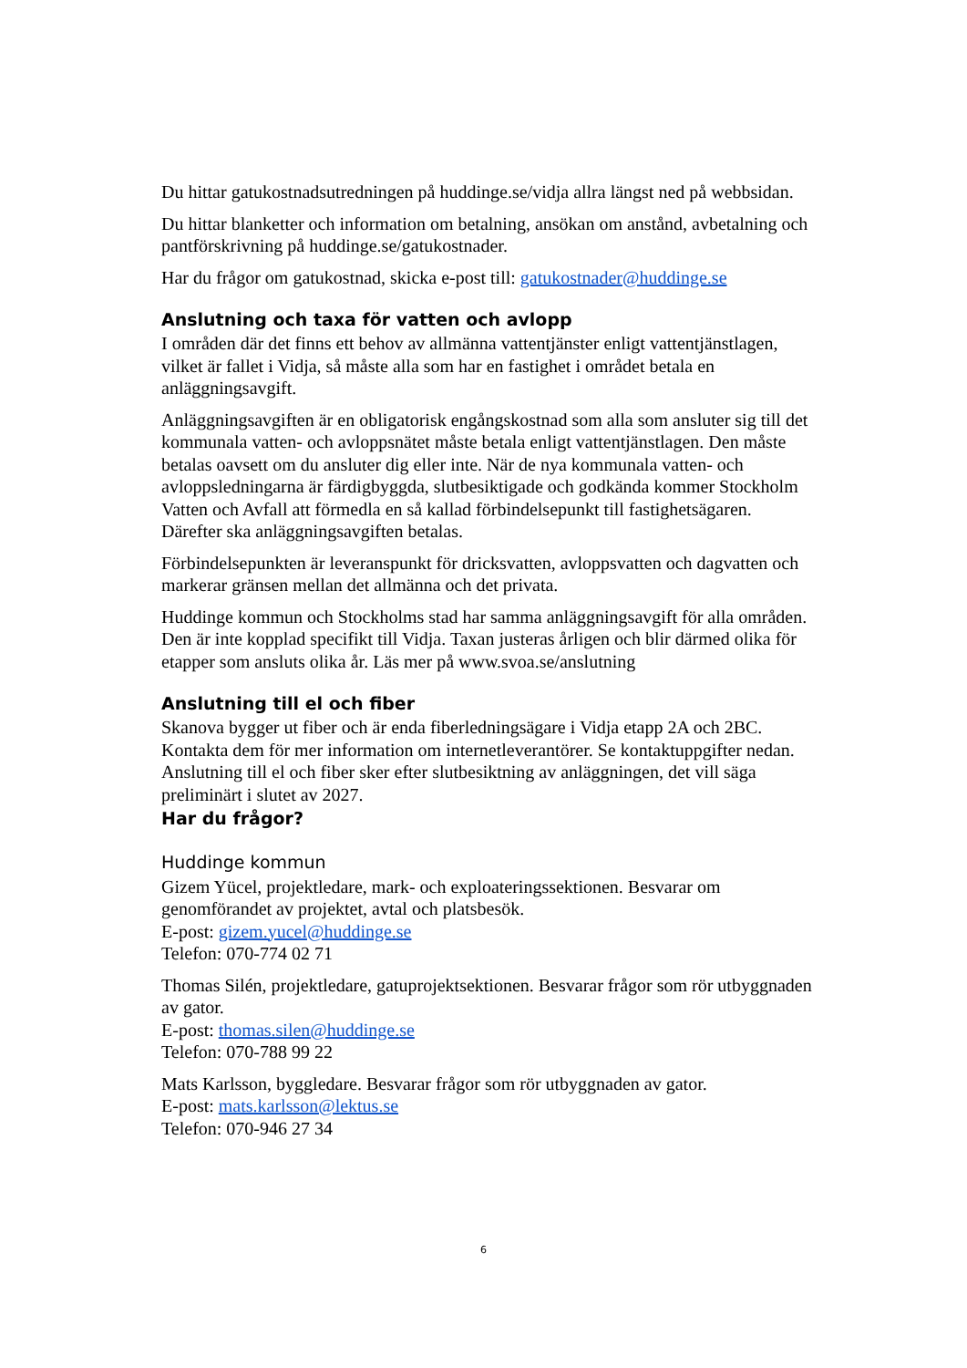Du hittar gatukostnadsutredningen på huddinge.se/vidja allra längst ned på webbsidan.
Du hittar blanketter och information om betalning, ansökan om anstånd, avbetalning och pantförskrivning på huddinge.se/gatukostnader.
Har du frågor om gatukostnad, skicka e-post till: gatukostnader@huddinge.se
Anslutning och taxa för vatten och avlopp
I områden där det finns ett behov av allmänna vattentjänster enligt vattentjänstlagen, vilket är fallet i Vidja, så måste alla som har en fastighet i området betala en anläggningsavgift.
Anläggningsavgiften är en obligatorisk engångskostnad som alla som ansluter sig till det kommunala vatten- och avloppsnätet måste betala enligt vattentjänstlagen. Den måste betalas oavsett om du ansluter dig eller inte. När de nya kommunala vatten- och avloppsledningarna är färdigbyggda, slutbesiktigade och godkända kommer Stockholm Vatten och Avfall att förmedla en så kallad förbindelsepunkt till fastighetsägaren. Därefter ska anläggningsavgiften betalas.
Förbindelsepunkten är leveranspunkt för dricksvatten, avloppsvatten och dagvatten och markerar gränsen mellan det allmänna och det privata.
Huddinge kommun och Stockholms stad har samma anläggningsavgift för alla områden. Den är inte kopplad specifikt till Vidja. Taxan justeras årligen och blir därmed olika för etapper som ansluts olika år. Läs mer på www.svoa.se/anslutning
Anslutning till el och fiber
Skanova bygger ut fiber och är enda fiberledningsägare i Vidja etapp 2A och 2BC. Kontakta dem för mer information om internetleverantörer. Se kontaktuppgifter nedan.
Anslutning till el och fiber sker efter slutbesiktning av anläggningen, det vill säga preliminärt i slutet av 2027.
Har du frågor?
Huddinge kommun
Gizem Yücel, projektledare, mark- och exploateringssektionen. Besvarar om genomförandet av projektet, avtal och platsbesök.
E-post: gizem.yucel@huddinge.se
Telefon: 070-774 02 71
Thomas Silén, projektledare, gatuprojektsektionen. Besvarar frågor som rör utbyggnaden av gator.
E-post: thomas.silen@huddinge.se
Telefon: 070-788 99 22
Mats Karlsson, byggledare. Besvarar frågor som rör utbyggnaden av gator.
E-post: mats.karlsson@lektus.se
Telefon: 070-946 27 34
6